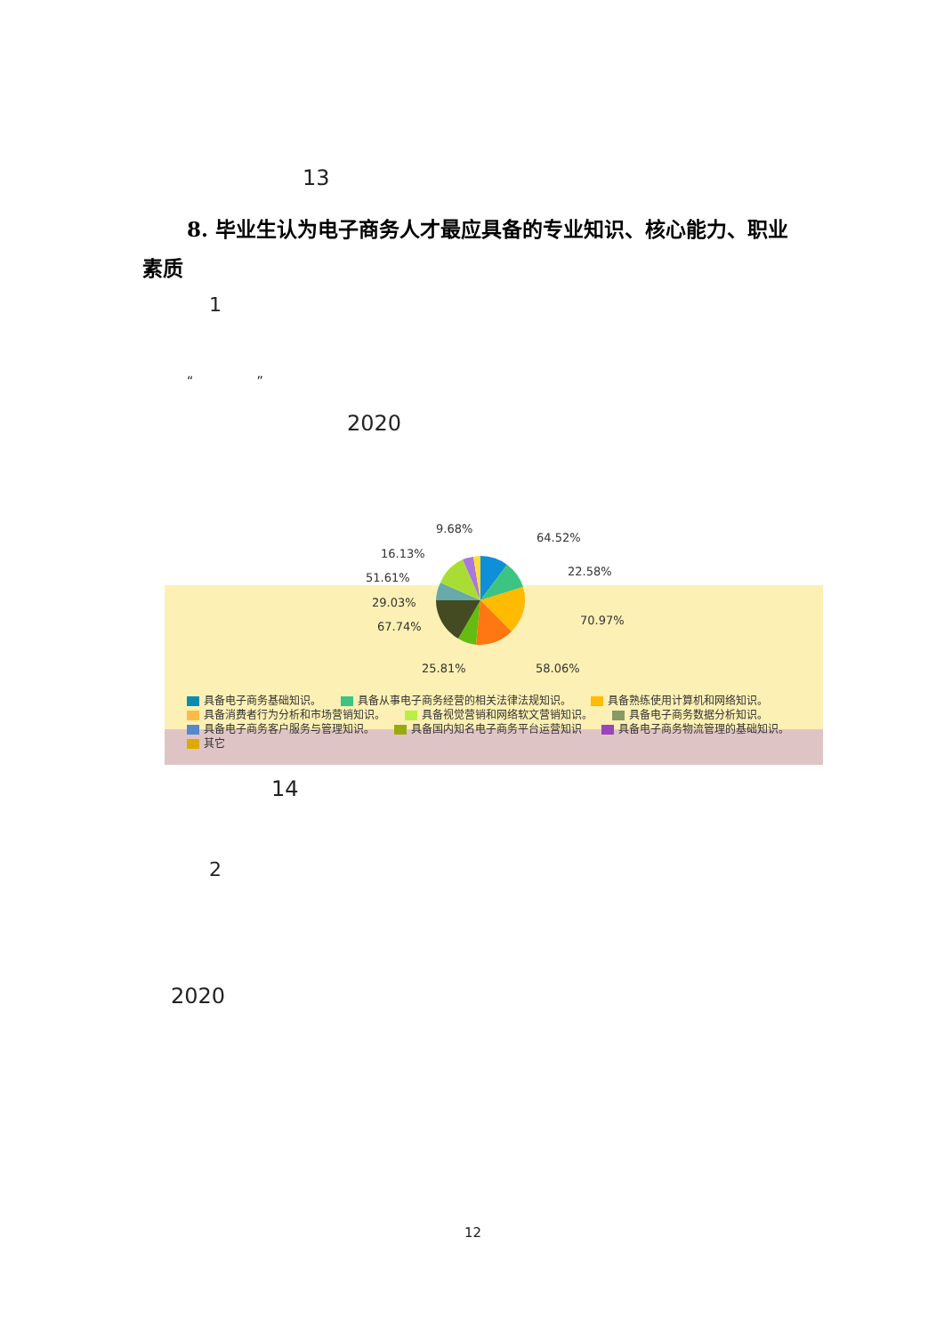13
8. 毕业生认为电子商务人才最应具备的专业知识、核心能力、职业素质
1
“ ”
2020
9.68%
64.52%
16.13%
22.58%
51.61%
29.03%
70.97%
67.74%
25.81% 58.06%
具备电子商务基础知识。 具备从事电子商务经营的相关法律法规知识。 具备熟练使用计算机和网络知识。
具备消费者行为分析和市场营销知识。 具备视觉营销和网络软文营销知识。 具备电子商务数据分析知识。
具备电子商务客户服务与管理知识。 具备国内知名电子商务平台运营知识 具备电子商务物流管理的基础知识。
其它
14
2
2020
12